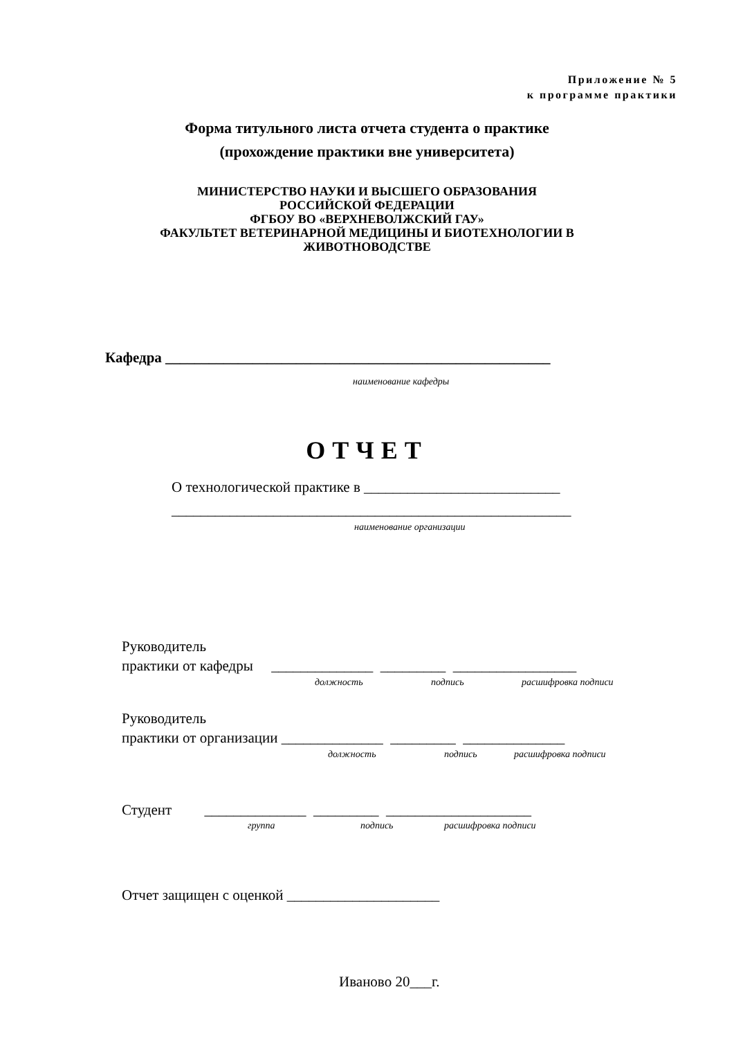Приложение № 5
к программе практики
Форма титульного листа отчета студента о практике
(прохождение практики вне университета)
МИНИСТЕРСТВО НАУКИ И ВЫСШЕГО ОБРАЗОВАНИЯ
РОССИЙСКОЙ ФЕДЕРАЦИИ
ФГБОУ ВО «ВЕРХНЕВОЛЖСКИЙ ГАУ»
ФАКУЛЬТЕТ ВЕТЕРИНАРНОЙ МЕДИЦИНЫ И БИОТЕХНОЛОГИИ В
ЖИВОТНОВОДСТВЕ
Кафедра _____________________________________________________
наименование кафедры
ОТЧЕТ
О технологической практике в ___________________________
_______________________________________________________
наименование организации
Руководитель
практики от кафедры ______________ _________ _________________
должность подпись расшифровка подписи
Руководитель
практики от организации ______________ _________ ______________
должность подпись расшифровка подписи
Студент ______________ _________ ____________________
группа подпись расшифровка подписи
Отчет защищен с оценкой _____________________
Иваново 20___г.